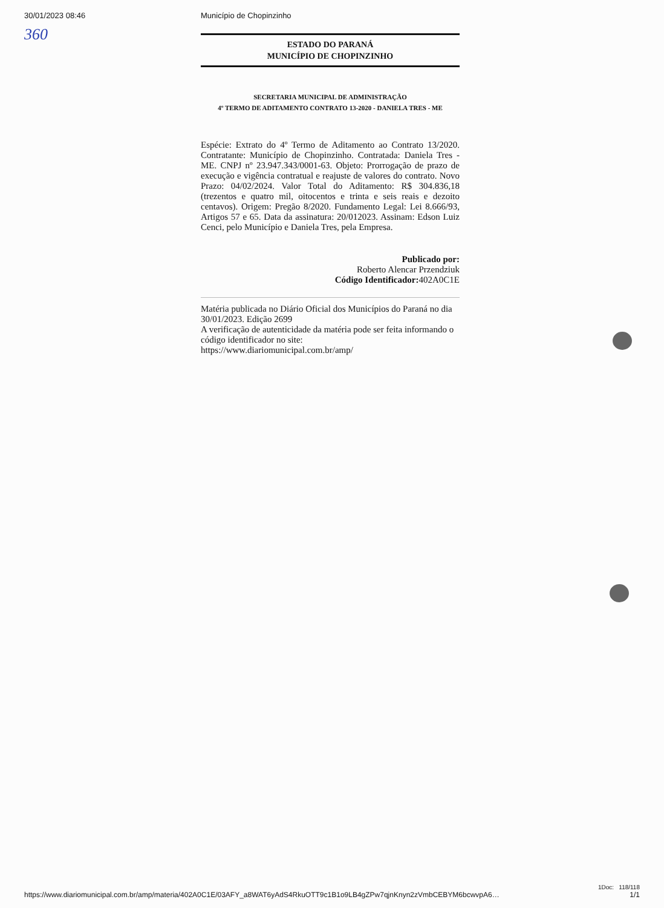30/01/2023 08:46 Município de Chopinzinho
360
ESTADO DO PARANÁ
MUNICÍPIO DE CHOPINZINHO
SECRETARIA MUNICIPAL DE ADMINISTRAÇÃO
4º TERMO DE ADITAMENTO CONTRATO 13-2020 - DANIELA TRES - ME
Espécie: Extrato do 4º Termo de Aditamento ao Contrato 13/2020. Contratante: Município de Chopinzinho. Contratada: Daniela Tres - ME. CNPJ nº 23.947.343/0001-63. Objeto: Prorrogação de prazo de execução e vigência contratual e reajuste de valores do contrato. Novo Prazo: 04/02/2024. Valor Total do Aditamento: R$ 304.836,18 (trezentos e quatro mil, oitocentos e trinta e seis reais e dezoito centavos). Origem: Pregão 8/2020. Fundamento Legal: Lei 8.666/93, Artigos 57 e 65. Data da assinatura: 20/012023. Assinam: Edson Luiz Cenci, pelo Município e Daniela Tres, pela Empresa.
Publicado por:
Roberto Alencar Przendziuk
Código Identificador: 402A0C1E
Matéria publicada no Diário Oficial dos Municípios do Paraná no dia 30/01/2023. Edição 2699
A verificação de autenticidade da matéria pode ser feita informando o código identificador no site:
https://www.diariomunicipal.com.br/amp/
1Doc: 118/118
https://www.diariomunicipal.com.br/amp/materia/402A0C1E/03AFY_a8WAT6yAdS4RkuOTT9c1B1o9LB4gZPw7qjnKnyn2zVmbCEBYM6bcwvpA6… 1/1